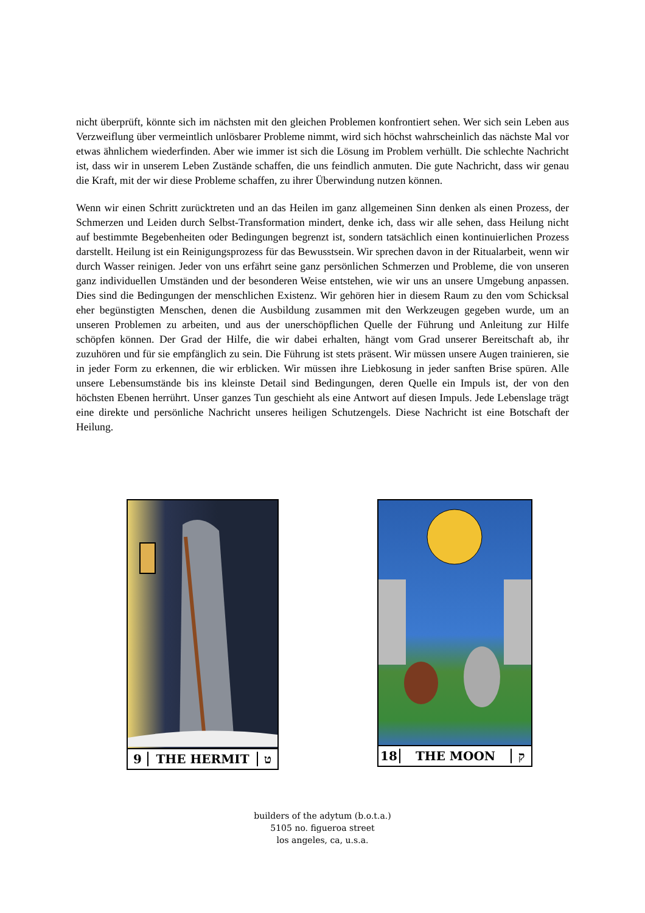nicht überprüft, könnte sich im nächsten mit den gleichen Problemen konfrontiert sehen. Wer sich sein Leben aus Verzweiflung über vermeintlich unlösbarer Probleme nimmt, wird sich höchst wahrscheinlich das nächste Mal vor etwas ähnlichem wiederfinden. Aber wie immer ist sich die Lösung im Problem verhüllt. Die schlechte Nachricht ist, dass wir in unserem Leben Zustände schaffen, die uns feindlich anmuten. Die gute Nachricht, dass wir genau die Kraft, mit der wir diese Probleme schaffen, zu ihrer Überwindung nutzen können.
Wenn wir einen Schritt zurücktreten und an das Heilen im ganz allgemeinen Sinn denken als einen Prozess, der Schmerzen und Leiden durch Selbst-Transformation mindert, denke ich, dass wir alle sehen, dass Heilung nicht auf bestimmte Begebenheiten oder Bedingungen begrenzt ist, sondern tatsächlich einen kontinuierlichen Prozess darstellt. Heilung ist ein Reinigungsprozess für das Bewusstsein. Wir sprechen davon in der Ritualarbeit, wenn wir durch Wasser reinigen. Jeder von uns erfährt seine ganz persönlichen Schmerzen und Probleme, die von unseren ganz individuellen Umständen und der besonderen Weise entstehen, wie wir uns an unsere Umgebung anpassen. Dies sind die Bedingungen der menschlichen Existenz. Wir gehören hier in diesem Raum zu den vom Schicksal eher begünstigten Menschen, denen die Ausbildung zusammen mit den Werkzeugen gegeben wurde, um an unseren Problemen zu arbeiten, und aus der unerschöpflichen Quelle der Führung und Anleitung zur Hilfe schöpfen können. Der Grad der Hilfe, die wir dabei erhalten, hängt vom Grad unserer Bereitschaft ab, ihr zuzuhören und für sie empfänglich zu sein. Die Führung ist stets präsent. Wir müssen unsere Augen trainieren, sie in jeder Form zu erkennen, die wir erblicken. Wir müssen ihre Liebkosung in jeder sanften Brise spüren. Alle unsere Lebensumstände bis ins kleinste Detail sind Bedingungen, deren Quelle ein Impuls ist, der von den höchsten Ebenen herrührt. Unser ganzes Tun geschieht als eine Antwort auf diesen Impuls. Jede Lebenslage trägt eine direkte und persönliche Nachricht unseres heiligen Schutzengels. Diese Nachricht ist eine Botschaft der Heilung.
9 THE HERMIT ט 18 THE MOON ק
builders of the adytum (b.o.t.a.)
5105 no. figueroa street
los angeles, ca, u.s.a.